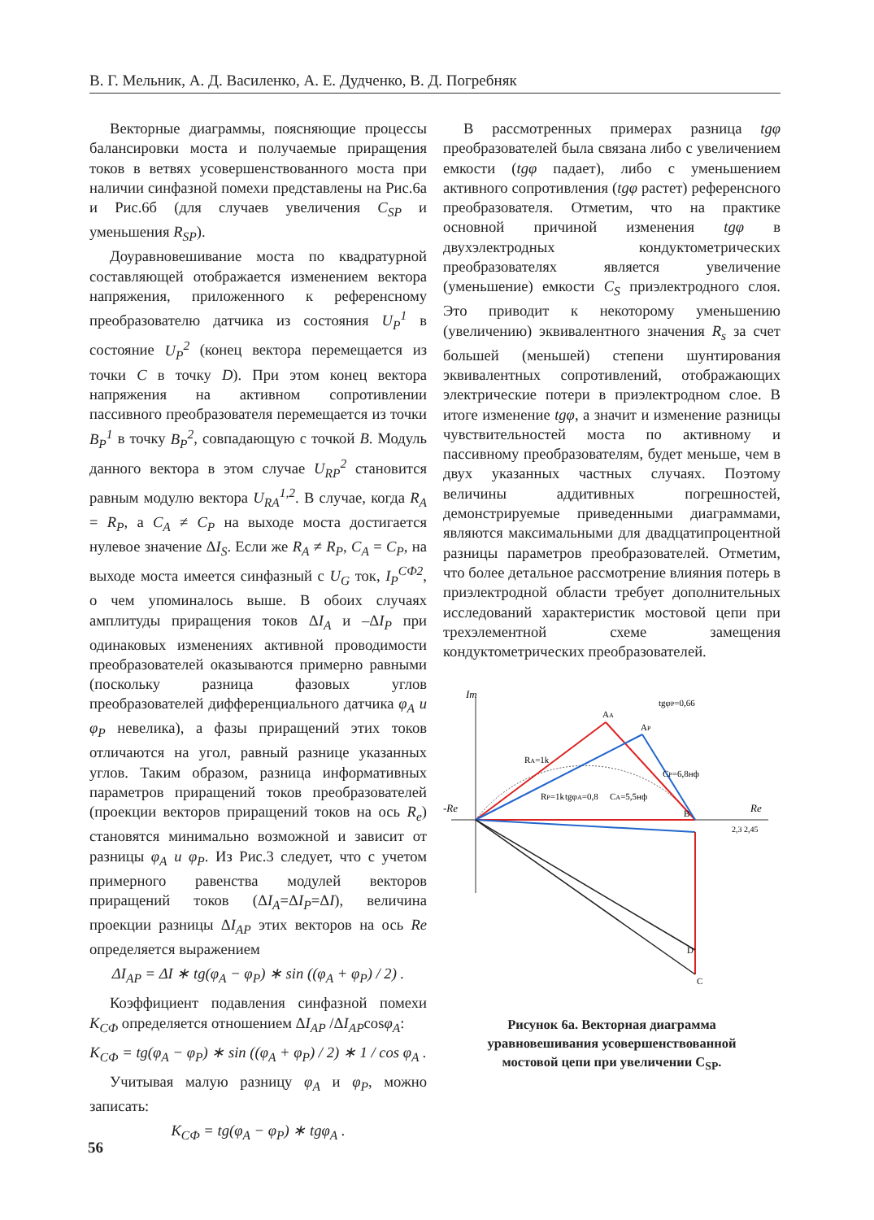В. Г. Мельник, А. Д. Василенко, А. Е. Дудченко, В. Д. Погребняк
Векторные диаграммы, поясняющие процессы балансировки моста и получаемые приращения токов в ветвях усовершенствованного моста при наличии синфазной помехи представлены на Рис.6а и Рис.6б (для случаев увеличения C<sub>SP</sub> и уменьшения R<sub>SP</sub>).
Доуравновешивание моста по квадратурной составляющей отображается изменением вектора напряжения, приложенного к референсному преобразователю датчика из состояния U<sub>P</sub><sup>1</sup> в состояние U<sub>P</sub><sup>2</sup> (конец вектора перемещается из точки C в точку D). При этом конец вектора напряжения на активном сопротивлении пассивного преобразователя перемещается из точки B<sub>P</sub><sup>1</sup> в точку B<sub>P</sub><sup>2</sup>, совпадающую с точкой B. Модуль данного вектора в этом случае U<sub>RP</sub><sup>2</sup> становится равным модулю вектора U<sub>RA</sub><sup>1,2</sup>. В случае, когда R<sub>A</sub> = R<sub>P</sub>, а C<sub>A</sub> ≠ C<sub>P</sub> на выходе моста достигается нулевое значение ΔI<sub>S</sub>. Если же R<sub>A</sub> ≠ R<sub>P</sub>, C<sub>A</sub> = C<sub>P</sub>, на выходе моста имеется синфазный с U<sub>G</sub> ток, I<sub>P</sub><sup>СФ2</sup>, о чем упоминалось выше. В обоих случаях амплитуды приращения токов ΔI<sub>A</sub> и –ΔI<sub>P</sub> при одинаковых изменениях активной проводимости преобразователей оказываются примерно равными (поскольку разница фазовых углов преобразователей дифференциального датчика φ<sub>A</sub> и φ<sub>P</sub> невелика), а фазы приращений этих токов отличаются на угол, равный разнице указанных углов. Таким образом, разница информативных параметров приращений токов преобразователей (проекции векторов приращений токов на ось R<sub>e</sub>) становятся минимально возможной и зависит от разницы φ<sub>A</sub> и φ<sub>P</sub>. Из Рис.3 следует, что с учетом примерного равенства модулей векторов приращений токов (ΔI<sub>A</sub>=ΔI<sub>P</sub>=ΔI), величина проекции разницы ΔI<sub>AP</sub> этих векторов на ось Re определяется выражением
ΔI<sub>AP</sub> = ΔI ∗ tg(φ<sub>A</sub> − φ<sub>P</sub>) ∗ sin ((φ<sub>A</sub> + φ<sub>P</sub>) / 2) .
Коэффициент подавления синфазной помехи K<sub>СФ</sub> определяется отношением ΔI<sub>AP</sub> /ΔI<sub>AP</sub>cosφ<sub>A</sub>:
K<sub>СФ</sub> = tg(φ<sub>A</sub> − φ<sub>P</sub>) ∗ sin ((φ<sub>A</sub> + φ<sub>P</sub>) / 2) ∗ 1 / cos φ<sub>A</sub> .
Учитывая малую разницу φ<sub>A</sub> и φ<sub>P</sub>, можно записать:
K<sub>СФ</sub> = tg(φ<sub>A</sub> − φ<sub>P</sub>) ∗ tgφ<sub>A</sub> .
В рассмотренных примерах разница tgφ преобразователей была связана либо с увеличением емкости (tgφ падает), либо с уменьшением активного сопротивления (tgφ растет) референсного преобразователя. Отметим, что на практике основной причиной изменения tgφ в двухэлектродных кондуктометрических преобразователях является увеличение (уменьшение) емкости C<sub>S</sub> приэлектродного слоя. Это приводит к некоторому уменьшению (увеличению) эквивалентного значения R<sub>s</sub> за счет большей (меньшей) степени шунтирования эквивалентных сопротивлений, отображающих электрические потери в приэлектродном слое. В итоге изменение tgφ, а значит и изменение разницы чувствительностей моста по активному и пассивному преобразователям, будет меньше, чем в двух указанных частных случаях. Поэтому величины аддитивных погрешностей, демонстрируемые приведенными диаграммами, являются максимальными для двадцатипроцентной разницы параметров преобразователей. Отметим, что более детальное рассмотрение влияния потерь в приэлектродной области требует дополнительных исследований характеристик мостовой цепи при трехэлементной схеме замещения кондуктометрических преобразователей.
Im
Re
-Re
AA
AP
B
C
D
RA=1k
RP=1k
tgφP=0,66
tgφA=0,8
CP=6,8нф
CA=5,5нф
2,3 2,45
Рисунок 6а. Векторная диаграмма
уравновешивания усовершенствованной
мостовой цепи при увеличении C<sub>SP</sub>.
56